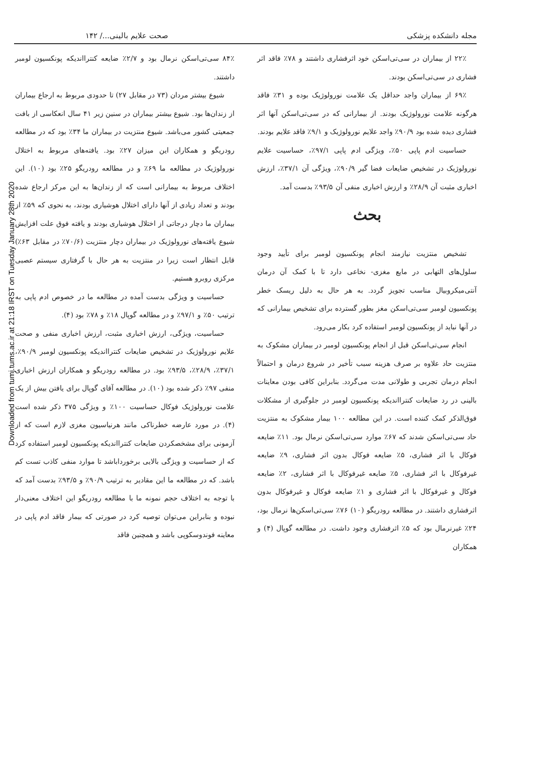Downloaded from tumj.tums.ac.ir at 21:18 IRST on Tuesday January 28th 2020
مجله دانشکده پزشکی صحت علایم بالینی.../ ۱۴۲
۲۲٪ از بیماران در سی‌تی‌اسکن خود اثرفشاری داشتند و ۷۸٪ فاقد اثر فشاری در سی‌تی‌اسکن بودند.
۶۹٪ از بیماران واجد حداقل یک علامت نورولوژیک بوده و ۳۱٪ فاقد هرگونه علامت نورولوژیک بودند. از بیمارانی که در سی‌تی‌اسکن آنها اثر فشاری دیده شده بود ۹۰/۹٪ واجد علایم نورولوژیک و ۹/۱٪ فاقد علایم بودند.
حساسیت ادم پاپی ۵۰٪، ویژگی ادم پاپی ۹۷/۱٪، حساسیت علایم نورولوژیک در تشخیص ضایعات فضا گیر ۹۰/۹٪، ویژگی آن ۳۷/۱٪، ارزش اخباری مثبت آن ۲۸/۹٪ و ارزش اخباری منفی آن ۹۳/۵٪ بدست آمد.
بحث
تشخیص منتزیت نیازمند انجام پونکسیون لومبر برای تأیید وجود سلول‌های التهابی در مایع مغزی- نخاعی دارد تا با کمک آن درمان آنتی‌میکروبیال مناسب تجویز گردد. به هر حال به دلیل ریسک خطر پونکسیون لومبر سی‌تی‌اسکن مغز بطور گسترده برای تشخیص بیمارانی که در آنها نباید از پونکسیون لومبر استفاده کرد بکار می‌رود.
انجام سی‌تی‌اسکن قبل از انجام پونکسیون لومبر در بیماران مشکوک به منتزیت حاد علاوه بر صرف هزینه سبب تأخیر در شروع درمان و احتمالاً انجام درمان تجربی و طولانی مدت می‌گردد. بنابراین کافی بودن معاینات بالینی در رد ضایعات کنترااندیکه پونکسیون لومبر در جلوگیری از مشکلات فوق‌الذکر کمک کننده است. در این مطالعه ۱۰۰ بیمار مشکوک به منتزیت حاد سی‌تی‌اسکن شدند که ۶۷٪ موارد سی‌تی‌اسکن نرمال بود. ۱۱٪ ضایعه فوکال با اثر فشاری، ۵٪ ضایعه فوکال بدون اثر فشاری، ۹٪ ضایعه غیرفوکال با اثر فشاری، ۵٪ ضایعه غیرفوکال با اثر فشاری، ۲٪ ضایعه فوکال و غیرفوکال با اثر فشاری و ۱٪ ضایعه فوکال و غیرفوکال بدون اثرفشاری داشتند. در مطالعه رودریگو (۱۰) ۷۶٪ سی‌تی‌اسکن‌ها نرمال بود، ۲۴٪ غیرنرمال بود که ۵٪ اثرفشاری وجود داشت. در مطالعه گوپال (۴) و همکاران
۸۴٪ سی‌تی‌اسکن نرمال بود و ۲/۷٪ ضایعه کنترااندیکه پونکسیون لومبر داشتند.
شیوع بیشتر مردان (۷۳ در مقابل ۲۷) تا حدودی مربوط به ارجاع بیماران از زندان‌ها بود. شیوع بیشتر بیماران در سنین زیر ۴۱ سال انعکاسی از بافت جمعیتی کشور می‌باشد. شیوع منتزیت در بیماران ما ۳۴٪ بود که در مطالعه رودریگو و همکاران این میزان ۲۷٪ بود. یافته‌های مربوط به اختلال نورولوژیک در مطالعه ما ۶۹٪ و در مطالعه رودریگو ۲۵٪ بود (۱۰). این اختلاف مربوط به بیمارانی است که از زندان‌ها به این مرکز ارجاع شده بودند و تعداد زیادی از آنها دارای اختلال هوشیاری بودند، به نحوی که ۵۹٪ از بیماران ما دچار درجاتی از اختلال هوشیاری بودند و یافته فوق علت افزایش شیوع یافته‌های نورولوژیک در بیماران دچار منتزیت (۷۰/۶٪ در مقابل ۶۳٪) قابل انتظار است زیرا در منتزیت به هر حال با گرفتاری سیستم عصبی مرکزی روبرو هستیم.
حساسیت و ویژگی بدست آمده در مطالعه ما در خصوص ادم پاپی به ترتیب ۵۰٪ و ۹۷/۱٪ و در مطالعه گوپال ۱۸٪ و ۷۸٪ بود (۴).
حساسیت، ویژگی، ارزش اخباری مثبت، ارزش اخباری منفی و صحت علایم نورولوژیک در تشخیص ضایعات کنترااندیکه پونکسیون لومبر ۹۰/۹٪، ۳۷/۱٪، ۲۸/۹٪، ۹۳/۵٪ بود. در مطالعه رودریگو و همکاران ارزش اخباری منفی ۹۷٪ ذکر شده بود (۱۰). در مطالعه آقای گوپال برای یافتن بیش از یک علامت نورولوژیک فوکال حساسیت ۱۰۰٪ و ویژگی ۳۷۵ ذکر شده است (۴). در مورد عارضه خطرناکی مانند هرنیاسیون مغزی لازم است که از آزمونی برای مشخصکردن ضایعات کنترااندیکه پونکسیون لومبر استفاده کرد که از حساسیت و ویژگی بالایی برخورداباشد تا موارد منفی کاذب تست کم باشد. که در مطالعه ما این مقادیر به ترتیب ۹۰/۹٪ و ۹۳/۵٪ بدست آمد که با توجه به اختلاف حجم نمونه ما با مطالعه رودریگو این اختلاف معنی‌دار نبوده و بنابراین می‌توان توصیه کرد در صورتی که بیمار فاقد ادم پاپی در معاینه فوندوسکوپی باشد و همچنین فاقد